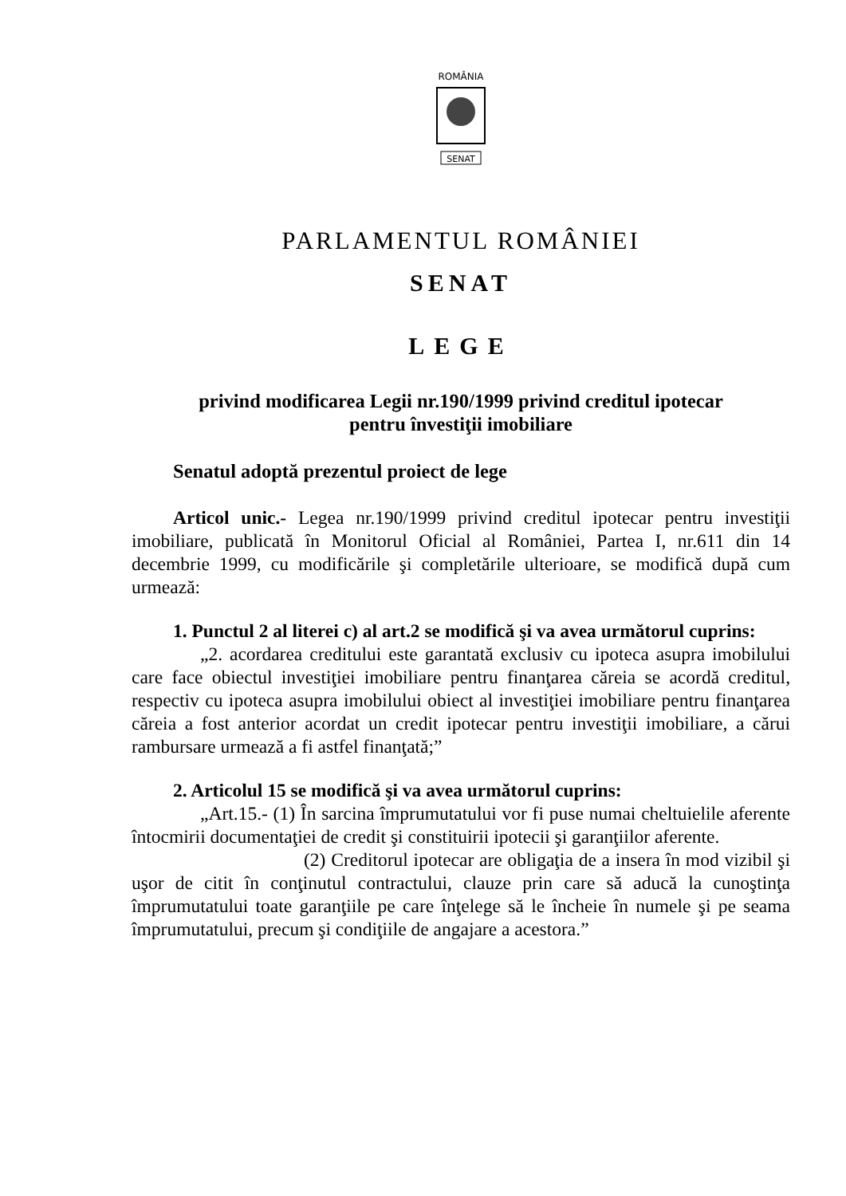ROMÂNIA
SENAT
PARLAMENTUL ROMÂNIEI
SENAT
LEGE
privind modificarea Legii nr.190/1999 privind creditul ipotecar
pentru învestiţii imobiliare
Senatul adoptă prezentul proiect de lege
Articol unic.- Legea nr.190/1999 privind creditul ipotecar pentru investiţii imobiliare, publicată în Monitorul Oficial al României, Partea I, nr.611 din 14 decembrie 1999, cu modificările şi completările ulterioare, se modifică după cum urmează:
1. Punctul 2 al literei c) al art.2 se modifică şi va avea următorul cuprins:
„2. acordarea creditului este garantată exclusiv cu ipoteca asupra imobilului care face obiectul investiţiei imobiliare pentru finanţarea căreia se acordă creditul, respectiv cu ipoteca asupra imobilului obiect al investiţiei imobiliare pentru finanţarea căreia a fost anterior acordat un credit ipotecar pentru investiţii imobiliare, a cărui rambursare urmează a fi astfel finanţată;”
2. Articolul 15 se modifică şi va avea următorul cuprins:
„Art.15.- (1) În sarcina împrumutatului vor fi puse numai cheltuielile aferente întocmirii documentaţiei de credit şi constituirii ipotecii şi garanţiilor aferente.
(2) Creditorul ipotecar are obligaţia de a insera în mod vizibil şi uşor de citit în conţinutul contractului, clauze prin care să aducă la cunoştinţa împrumutatului toate garanţiile pe care înţelege să le încheie în numele şi pe seama împrumutatului, precum şi condiţiile de angajare a acestora.”